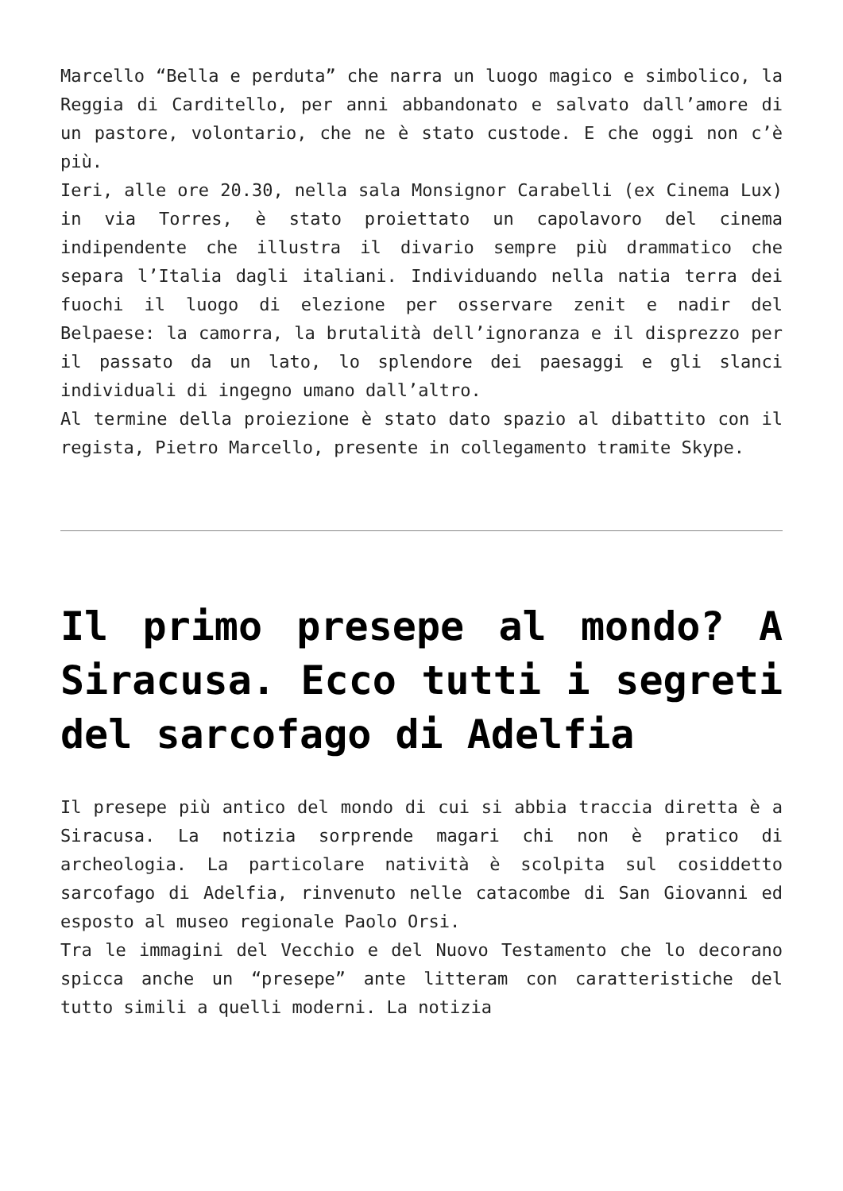Marcello “Bella e perduta” che narra un luogo magico e simbolico, la Reggia di Carditello, per anni abbandonato e salvato dall’amore di un pastore, volontario, che ne è stato custode. E che oggi non c’è più.
Ieri, alle ore 20.30, nella sala Monsignor Carabelli (ex Cinema Lux) in via Torres, è stato proiettato un capolavoro del cinema indipendente che illustra il divario sempre più drammatico che separa l’Italia dagli italiani. Individuando nella natia terra dei fuochi il luogo di elezione per osservare zenit e nadir del Belpaese: la camorra, la brutalità dell’ignoranza e il disprezzo per il passato da un lato, lo splendore dei paesaggi e gli slanci individuali di ingegno umano dall’altro.
Al termine della proiezione è stato dato spazio al dibattito con il regista, Pietro Marcello, presente in collegamento tramite Skype.
Il primo presepe al mondo? A Siracusa. Ecco tutti i segreti del sarcofago di Adelfia
Il presepe più antico del mondo di cui si abbia traccia diretta è a Siracusa. La notizia sorprende magari chi non è pratico di archeologia. La particolare natività è scolpita sul cosiddetto sarcofago di Adelfia, rinvenuto nelle catacombe di San Giovanni ed esposto al museo regionale Paolo Orsi.
Tra le immagini del Vecchio e del Nuovo Testamento che lo decorano spicca anche un “presepe” ante litteram con caratteristiche del tutto simili a quelli moderni. La notizia